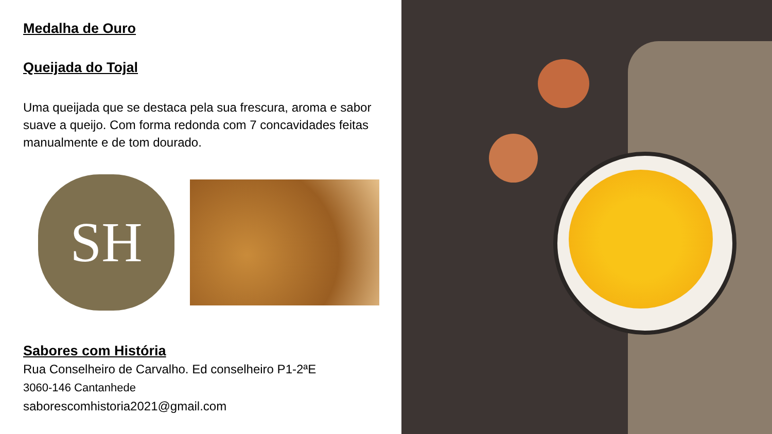Medalha de Ouro
Queijada do Tojal
Uma queijada que se destaca pela sua frescura, aroma e sabor suave a queijo. Com forma redonda com 7 concavidades feitas manualmente e de tom dourado.
SH
Sabores com História
Rua Conselheiro de Carvalho. Ed conselheiro P1-2ªE
3060-146 Cantanhede
saborescomhistoria2021@gmail.com